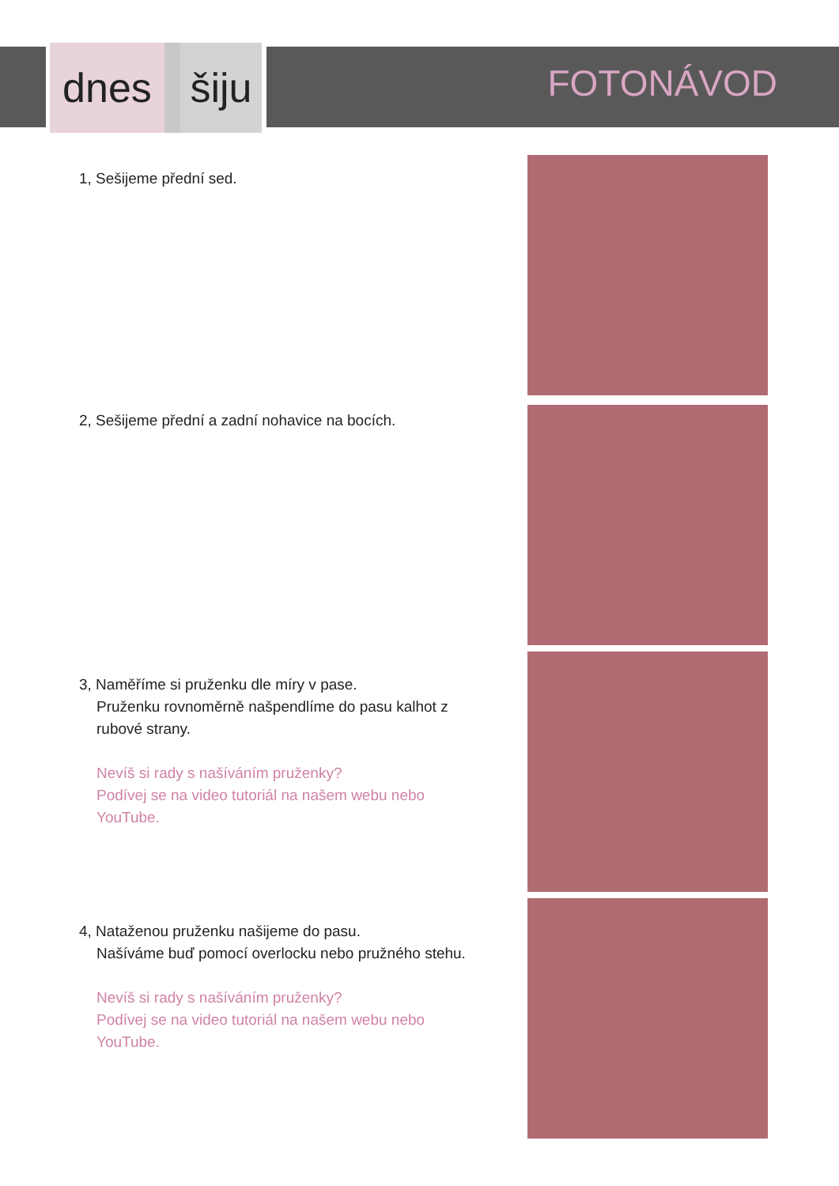dnes šiju
FOTONÁVOD
1, Sešijeme přední sed.
2, Sešijeme přední a zadní nohavice na bocích.
3, Naměříme si pruženku dle míry v pase.
Pruženku rovnoměrně našpendlíme do pasu kalhot z rubové strany.
Nevíš si rady s našíváním pruženky?
Podívej se na video tutoriál na našem webu nebo YouTube.
4, Nataženou pruženku našijeme do pasu.
Našíváme buď pomocí overlocku nebo pružného stehu.
Nevíš si rady s našíváním pruženky?
Podívej se na video tutoriál na našem webu nebo YouTube.